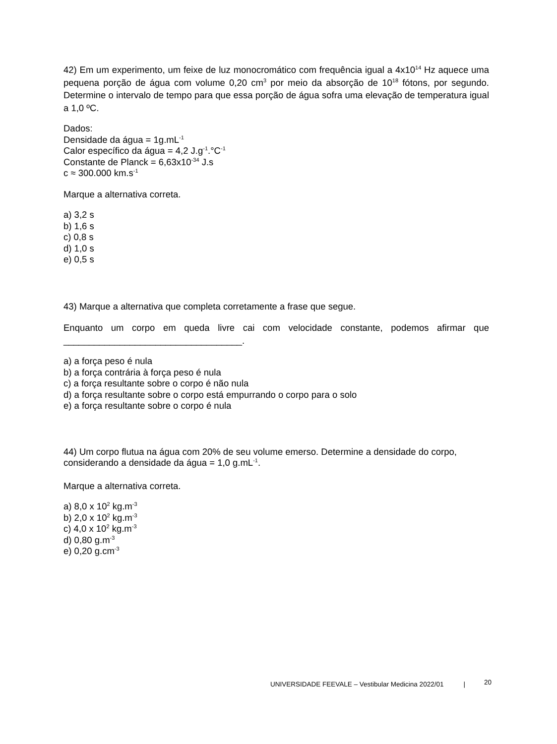42) Em um experimento, um feixe de luz monocromático com frequência igual a 4x10<sup>14</sup> Hz aquece uma pequena porção de água com volume 0,20 cm<sup>3</sup> por meio da absorção de 10<sup>18</sup> fótons, por segundo. Determine o intervalo de tempo para que essa porção de água sofra uma elevação de temperatura igual a 1,0 ºC.
Dados:
Densidade da água = 1g.mL<sup>-1</sup>
Calor específico da água = 4,2 J.g<sup>-1</sup>.°C<sup>-1</sup>
Constante de Planck = 6,63x10<sup>-34</sup> J.s
c ≈ 300.000 km.s<sup>-1</sup>
Marque a alternativa correta.
a) 3,2 s
b) 1,6 s
c) 0,8 s
d) 1,0 s
e) 0,5 s
43) Marque a alternativa que completa corretamente a frase que segue.
Enquanto um corpo em queda livre cai com velocidade constante, podemos afirmar que
___________________________________.
a) a força peso é nula
b) a força contrária à força peso é nula
c) a força resultante sobre o corpo é não nula
d) a força resultante sobre o corpo está empurrando o corpo para o solo
e) a força resultante sobre o corpo é nula
44) Um corpo flutua na água com 20% de seu volume emerso. Determine a densidade do corpo,
considerando a densidade da água = 1,0 g.mL<sup>-1</sup>.
Marque a alternativa correta.
a) 8,0 x 10<sup>2</sup> kg.m<sup>-3</sup>
b) 2,0 x 10<sup>2</sup> kg.m<sup>-3</sup>
c) 4,0 x 10<sup>2</sup> kg.m<sup>-3</sup>
d) 0,80 g.m<sup>-3</sup>
e) 0,20 g.cm<sup>-3</sup>
UNIVERSIDADE FEEVALE – Vestibular Medicina 2022/01 | 20